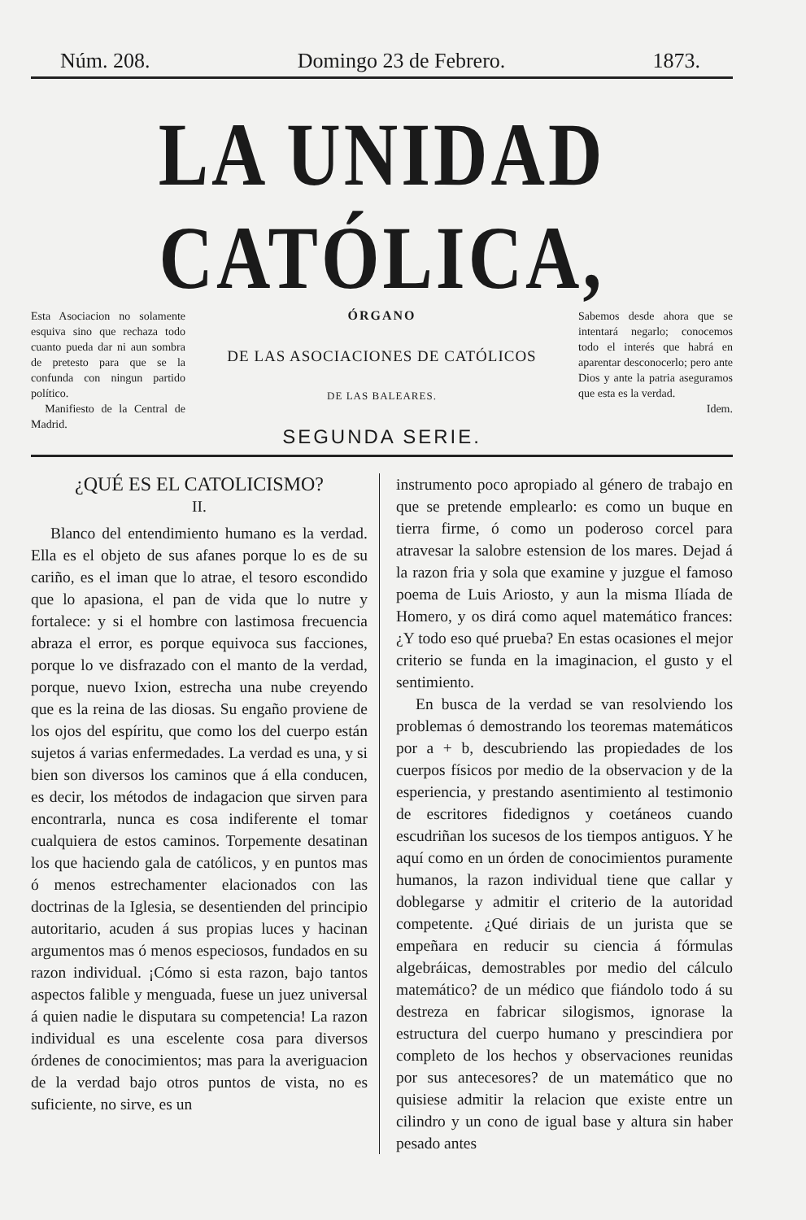Núm. 208. Domingo 23 de Febrero. 1873.
LA UNIDAD CATÓLICA,
Esta Asociacion no solamente esquiva sino que rechaza todo cuanto pueda dar ni aun sombra de pretesto para que se la confunda con ningun partido político.
Manifiesto de la Central de Madrid.
ÓRGANO
DE LAS ASOCIACIONES DE CATÓLICOS
DE LAS BALEARES.
SEGUNDA SERIE.
Sabemos desde ahora que se intentará negarlo; conocemos todo el interés que habrá en aparentar desconocerlo; pero ante Dios y ante la patria aseguramos que esta es la verdad.
Idem.
¿QUÉ ES EL CATOLICISMO?
II.
Blanco del entendimiento humano es la verdad. Ella es el objeto de sus afanes porque lo es de su cariño, es el iman que lo atrae, el tesoro escondido que lo apasiona, el pan de vida que lo nutre y fortalece: y si el hombre con lastimosa frecuencia abraza el error, es porque equivoca sus facciones, porque lo ve disfrazado con el manto de la verdad, porque, nuevo Ixion, estrecha una nube creyendo que es la reina de las diosas. Su engaño proviene de los ojos del espíritu, que como los del cuerpo están sujetos á varias enfermedades. La verdad es una, y si bien son diversos los caminos que á ella conducen, es decir, los métodos de indagacion que sirven para encontrarla, nunca es cosa indiferente el tomar cualquiera de estos caminos. Torpemente desatinan los que haciendo gala de católicos, y en puntos mas ó menos estrechamenter elacionados con las doctrinas de la Iglesia, se desentienden del principio autoritario, acuden á sus propias luces y hacinan argumentos mas ó menos especiosos, fundados en su razon individual. ¡Cómo si esta razon, bajo tantos aspectos falible y menguada, fuese un juez universal á quien nadie le disputara su competencia! La razon individual es una escelente cosa para diversos órdenes de conocimientos; mas para la averiguacion de la verdad bajo otros puntos de vista, no es suficiente, no sirve, es un
instrumento poco apropiado al género de trabajo en que se pretende emplearlo: es como un buque en tierra firme, ó como un poderoso corcel para atravesar la salobre estension de los mares. Dejad á la razon fria y sola que examine y juzgue el famoso poema de Luis Ariosto, y aun la misma Ilíada de Homero, y os dirá como aquel matemático frances: ¿Y todo eso qué prueba? En estas ocasiones el mejor criterio se funda en la imaginacion, el gusto y el sentimiento.
En busca de la verdad se van resolviendo los problemas ó demostrando los teoremas matemáticos por a + b, descubriendo las propiedades de los cuerpos físicos por medio de la observacion y de la esperiencia, y prestando asentimiento al testimonio de escritores fidedignos y coetáneos cuando escudriñan los sucesos de los tiempos antiguos. Y he aquí como en un órden de conocimientos puramente humanos, la razon individual tiene que callar y doblegarse y admitir el criterio de la autoridad competente. ¿Qué diriais de un jurista que se empeñara en reducir su ciencia á fórmulas algebráicas, demostrables por medio del cálculo matemático? de un médico que fiándolo todo á su destreza en fabricar silogismos, ignorase la estructura del cuerpo humano y prescindiera por completo de los hechos y observaciones reunidas por sus antecesores? de un matemático que no quisiese admitir la relacion que existe entre un cilindro y un cono de igual base y altura sin haber pesado antes